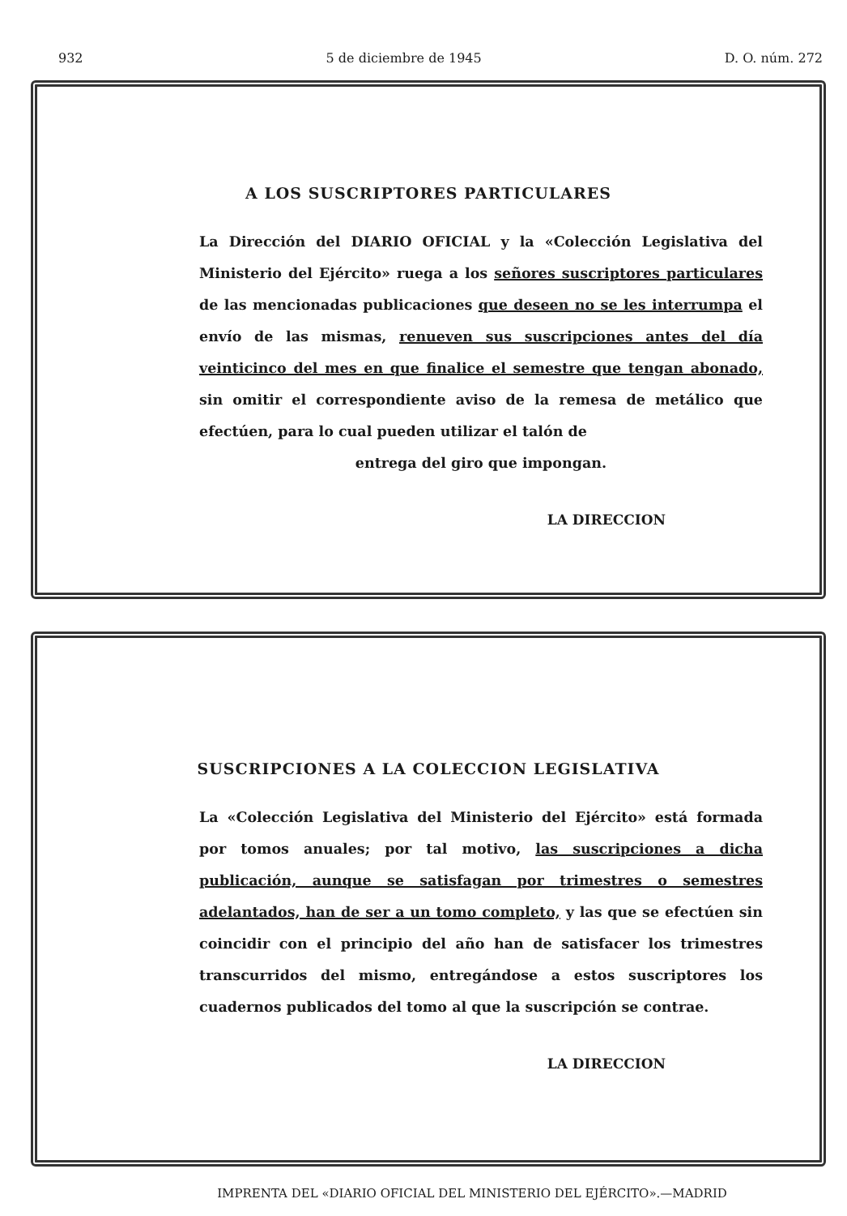932 5 de diciembre de 1945 D. O. núm. 272
A LOS SUSCRIPTORES PARTICULARES
La Dirección del DIARIO OFICIAL y la «Colección Legislativa del Ministerio del Ejército» ruega a los señores suscriptores particulares de las mencionadas publicaciones que deseen no se les interrumpa el envío de las mismas, renueven sus suscripciones antes del día veinticinco del mes en que finalice el semestre que tengan abonado, sin omitir el correspondiente aviso de la remesa de metálico que efectúen, para lo cual pueden utilizar el talón de
entrega del giro que impongan.
LA DIRECCION
SUSCRIPCIONES A LA COLECCION LEGISLATIVA
La «Colección Legislativa del Ministerio del Ejército» está formada por tomos anuales; por tal motivo, las suscripciones a dicha publicación, aunque se satisfagan por trimestres o semestres adelantados, han de ser a un tomo completo, y las que se efectúen sin coincidir con el principio del año han de satisfacer los trimestres transcurridos del mismo, entregándose a estos suscriptores los cuadernos publicados del tomo al que la suscripción se contrae.
LA DIRECCION
IMPRENTA DEL «DIARIO OFICIAL DEL MINISTERIO DEL EJÉRCITO».—MADRID